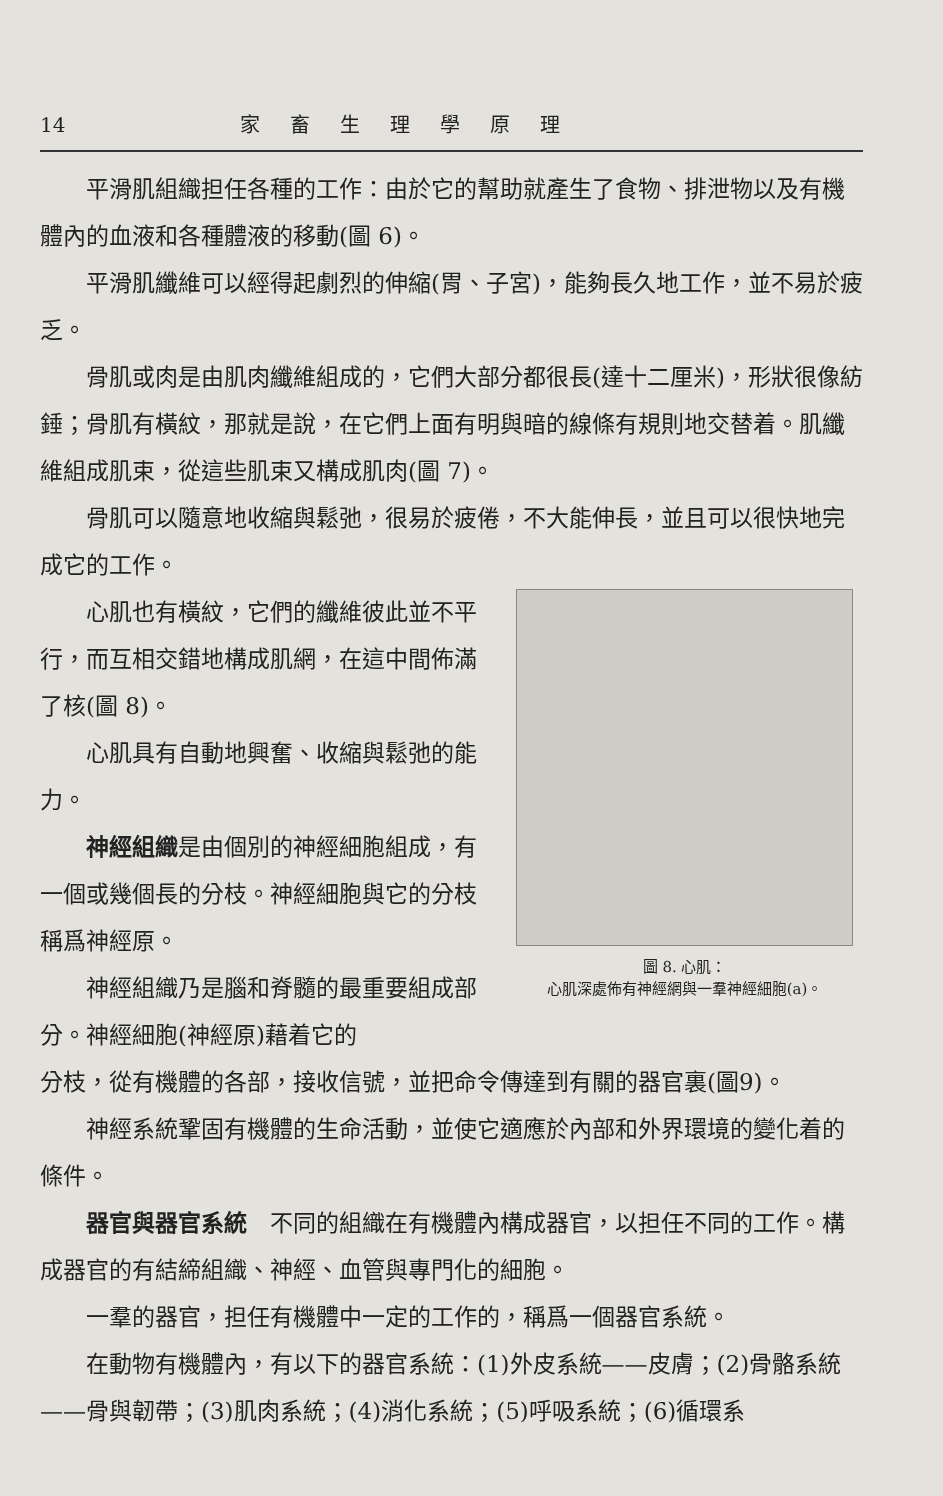14 家畜生理學原理
平滑肌組織担任各種的工作：由於它的幫助就產生了食物、排泄物以及有機體內的血液和各種體液的移動(圖 6)。
平滑肌纖維可以經得起劇烈的伸縮(胃、子宮)，能夠長久地工作，並不易於疲乏。
骨肌或肉是由肌肉纖維組成的，它們大部分都很長(達十二厘米)，形狀很像紡錘；骨肌有橫紋，那就是說，在它們上面有明與暗的線條有規則地交替着。肌纖維組成肌束，從這些肌束又構成肌肉(圖 7)。
骨肌可以隨意地收縮與鬆弛，很易於疲倦，不大能伸長，並且可以很快地完成它的工作。
心肌也有橫紋，它們的纖維彼此並不平行，而互相交錯地構成肌網，在這中間佈滿了核(圖 8)。
心肌具有自動地興奮、收縮與鬆弛的能力。
神經組織是由個別的神經細胞組成，有一個或幾個長的分枝。神經細胞與它的分枝稱爲神經原。
神經組織乃是腦和脊髓的最重要組成部分。神經細胞(神經原)藉着它的
圖 8. 心肌：
心肌深處佈有神經網與一羣神經細胞(a)。
分枝，從有機體的各部，接收信號，並把命令傳達到有關的器官裏(圖9)。
神經系統鞏固有機體的生命活動，並使它適應於內部和外界環境的變化着的條件。
器官與器官系統　不同的組織在有機體內構成器官，以担任不同的工作。構成器官的有結締組織、神經、血管與專門化的細胞。
一羣的器官，担任有機體中一定的工作的，稱爲一個器官系統。
在動物有機體內，有以下的器官系統：(1)外皮系統——皮膚；(2)骨骼系統——骨與韌帶；(3)肌肉系統；(4)消化系統；(5)呼吸系統；(6)循環系